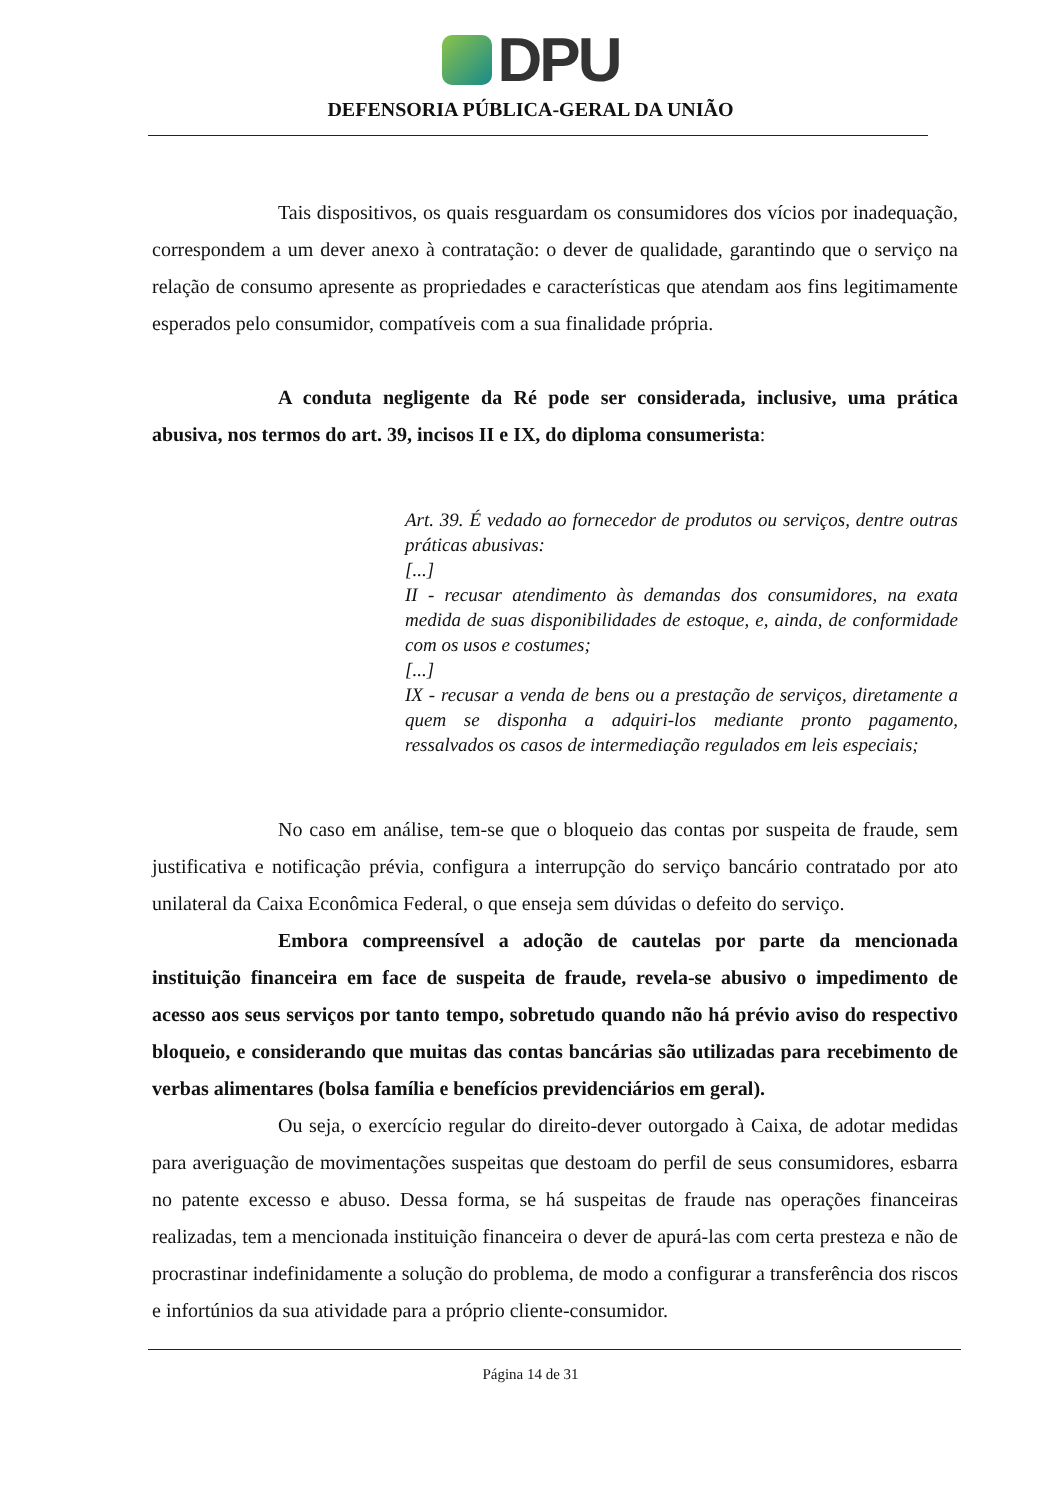DPU
DEFENSORIA PÚBLICA-GERAL DA UNIÃO
Tais dispositivos, os quais resguardam os consumidores dos vícios por inadequação, correspondem a um dever anexo à contratação: o dever de qualidade, garantindo que o serviço na relação de consumo apresente as propriedades e características que atendam aos fins legitimamente esperados pelo consumidor, compatíveis com a sua finalidade própria.
A conduta negligente da Ré pode ser considerada, inclusive, uma prática abusiva, nos termos do art. 39, incisos II e IX, do diploma consumerista:
Art. 39. É vedado ao fornecedor de produtos ou serviços, dentre outras práticas abusivas:
[...]
II - recusar atendimento às demandas dos consumidores, na exata medida de suas disponibilidades de estoque, e, ainda, de conformidade com os usos e costumes;
[...]
IX - recusar a venda de bens ou a prestação de serviços, diretamente a quem se disponha a adquiri-los mediante pronto pagamento, ressalvados os casos de intermediação regulados em leis especiais;
No caso em análise, tem-se que o bloqueio das contas por suspeita de fraude, sem justificativa e notificação prévia, configura a interrupção do serviço bancário contratado por ato unilateral da Caixa Econômica Federal, o que enseja sem dúvidas o defeito do serviço.
Embora compreensível a adoção de cautelas por parte da mencionada instituição financeira em face de suspeita de fraude, revela-se abusivo o impedimento de acesso aos seus serviços por tanto tempo, sobretudo quando não há prévio aviso do respectivo bloqueio, e considerando que muitas das contas bancárias são utilizadas para recebimento de verbas alimentares (bolsa família e benefícios previdenciários em geral).
Ou seja, o exercício regular do direito-dever outorgado à Caixa, de adotar medidas para averiguação de movimentações suspeitas que destoam do perfil de seus consumidores, esbarra no patente excesso e abuso. Dessa forma, se há suspeitas de fraude nas operações financeiras realizadas, tem a mencionada instituição financeira o dever de apurá-las com certa presteza e não de procrastinar indefinidamente a solução do problema, de modo a configurar a transferência dos riscos e infortúnios da sua atividade para a próprio cliente-consumidor.
Página 14 de 31